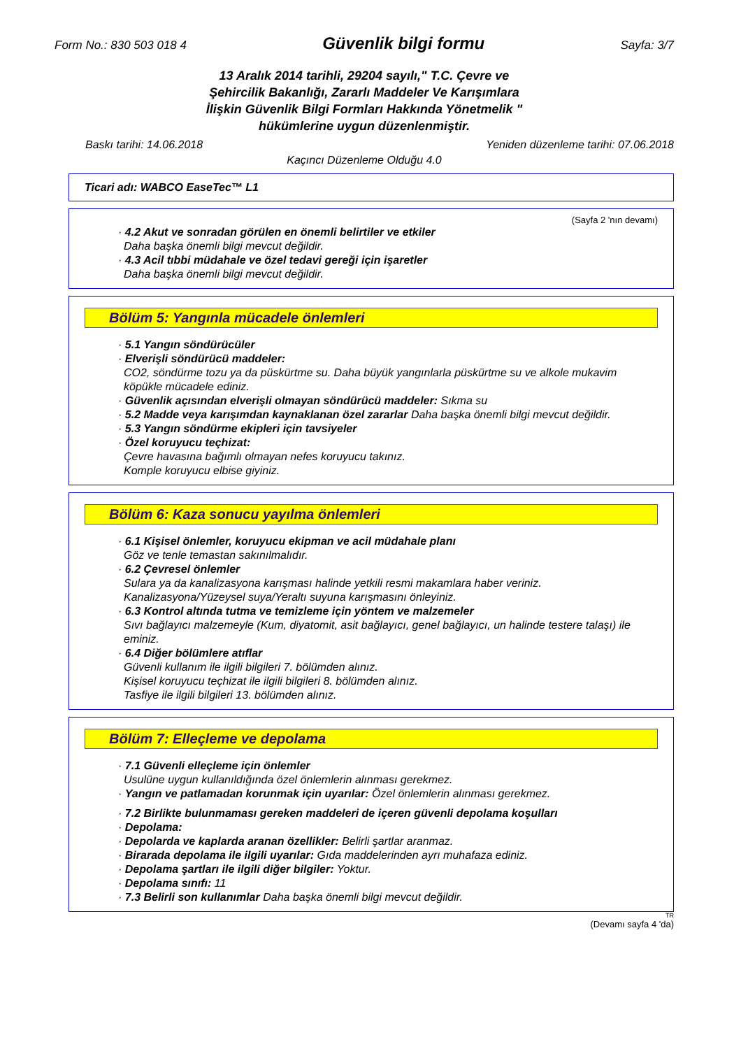Form No.: 830 503 018 4 Güvenlik bilgi formu Sayfa: 3/7
13 Aralık 2014 tarihli, 29204 sayılı," T.C. Çevre ve
Şehircilik Bakanlığı, Zararlı Maddeler Ve Karışımlara
İlişkin Güvenlik Bilgi Formları Hakkında Yönetmelik "
hükümlerine uygun düzenlenmiştir.
Baskı tarihi: 14.06.2018 Yeniden düzenleme tarihi: 07.06.2018
Kaçıncı Düzenleme Olduğu 4.0
Ticari adı: WABCO EaseTec™ L1
(Sayfa 2 'nın devamı)
· 4.2 Akut ve sonradan görülen en önemli belirtiler ve etkiler
Daha başka önemli bilgi mevcut değildir.
· 4.3 Acil tıbbi müdahale ve özel tedavi gereği için işaretler
Daha başka önemli bilgi mevcut değildir.
Bölüm 5: Yangınla mücadele önlemleri
· 5.1 Yangın söndürücüler
· Elverişli söndürücü maddeler:
CO2, söndürme tozu ya da püskürtme su. Daha büyük yangınlarla püskürtme su ve alkole mukavim köpükle mücadele ediniz.
· Güvenlik açısından elverişli olmayan söndürücü maddeler: Sıkma su
· 5.2 Madde veya karışımdan kaynaklanan özel zararlar Daha başka önemli bilgi mevcut değildir.
· 5.3 Yangın söndürme ekipleri için tavsiyeler
· Özel koruyucu teçhizat:
Çevre havasına bağımlı olmayan nefes koruyucu takınız.
Komple koruyucu elbise giyiniz.
Bölüm 6: Kaza sonucu yayılma önlemleri
· 6.1 Kişisel önlemler, koruyucu ekipman ve acil müdahale planı
Göz ve tenle temastan sakınılmalıdır.
· 6.2 Çevresel önlemler
Sulara ya da kanalizasyona karışması halinde yetkili resmi makamlara haber veriniz.
Kanalizasyona/Yüzeysel suya/Yeraltı suyuna karışmasını önleyiniz.
· 6.3 Kontrol altında tutma ve temizleme için yöntem ve malzemeler
Sıvı bağlayıcı malzemeyle (Kum, diyatomit, asit bağlayıcı, genel bağlayıcı, un halinde testere talaşı) ile eminiz.
· 6.4 Diğer bölümlere atıflar
Güvenli kullanım ile ilgili bilgileri 7. bölümden alınız.
Kişisel koruyucu teçhizat ile ilgili bilgileri 8. bölümden alınız.
Tasfiye ile ilgili bilgileri 13. bölümden alınız.
Bölüm 7: Elleçleme ve depolama
· 7.1 Güvenli elleçleme için önlemler
Usulüne uygun kullanıldığında özel önlemlerin alınması gerekmez.
· Yangın ve patlamadan korunmak için uyarılar: Özel önlemlerin alınması gerekmez.
· 7.2 Birlikte bulunmaması gereken maddeleri de içeren güvenli depolama koşulları
· Depolama:
· Depolarda ve kaplarda aranan özellikler: Belirli şartlar aranmaz.
· Birarada depolama ile ilgili uyarılar: Gıda maddelerinden ayrı muhafaza ediniz.
· Depolama şartları ile ilgili diğer bilgiler: Yoktur.
· Depolama sınıfı: 11
· 7.3 Belirli son kullanımlar Daha başka önemli bilgi mevcut değildir.
TR
(Devamı sayfa 4 'da)